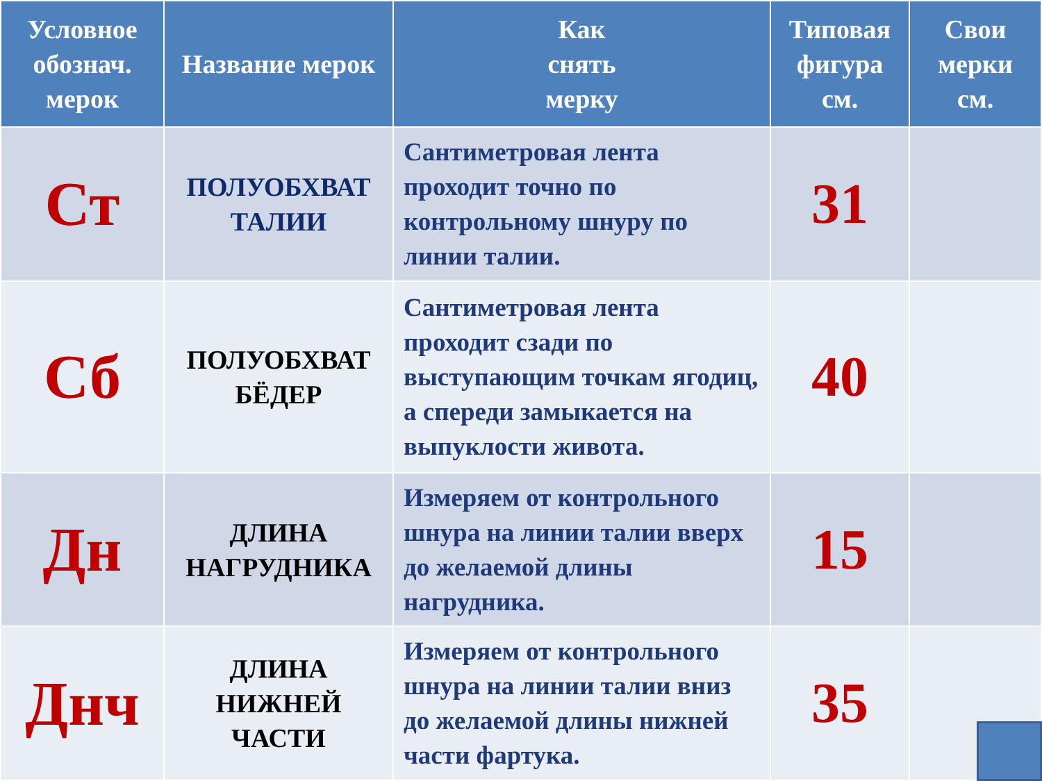| Условное обознач. мерок | Название мерок | Как снять мерку | Типовая фигура см. | Свои мерки см. |
| --- | --- | --- | --- | --- |
| Ст | ПОЛУОБХВАТ ТАЛИИ | Сантиметровая лента проходит точно по контрольному шнуру по линии талии. | 31 | |
| Сб | ПОЛУОБХВАТ БЁДЕР | Сантиметровая лента проходит сзади по выступающим точкам ягодиц, а спереди замыкается на выпуклости живота. | 40 | |
| Дн | ДЛИНА НАГРУДНИКА | Измеряем от контрольного шнура на линии талии вверх до желаемой длины нагрудника. | 15 | |
| Днч | ДЛИНА НИЖНЕЙ ЧАСТИ | Измеряем от контрольного шнура на линии талии вниз до желаемой длины нижней части фартука. | 35 | |